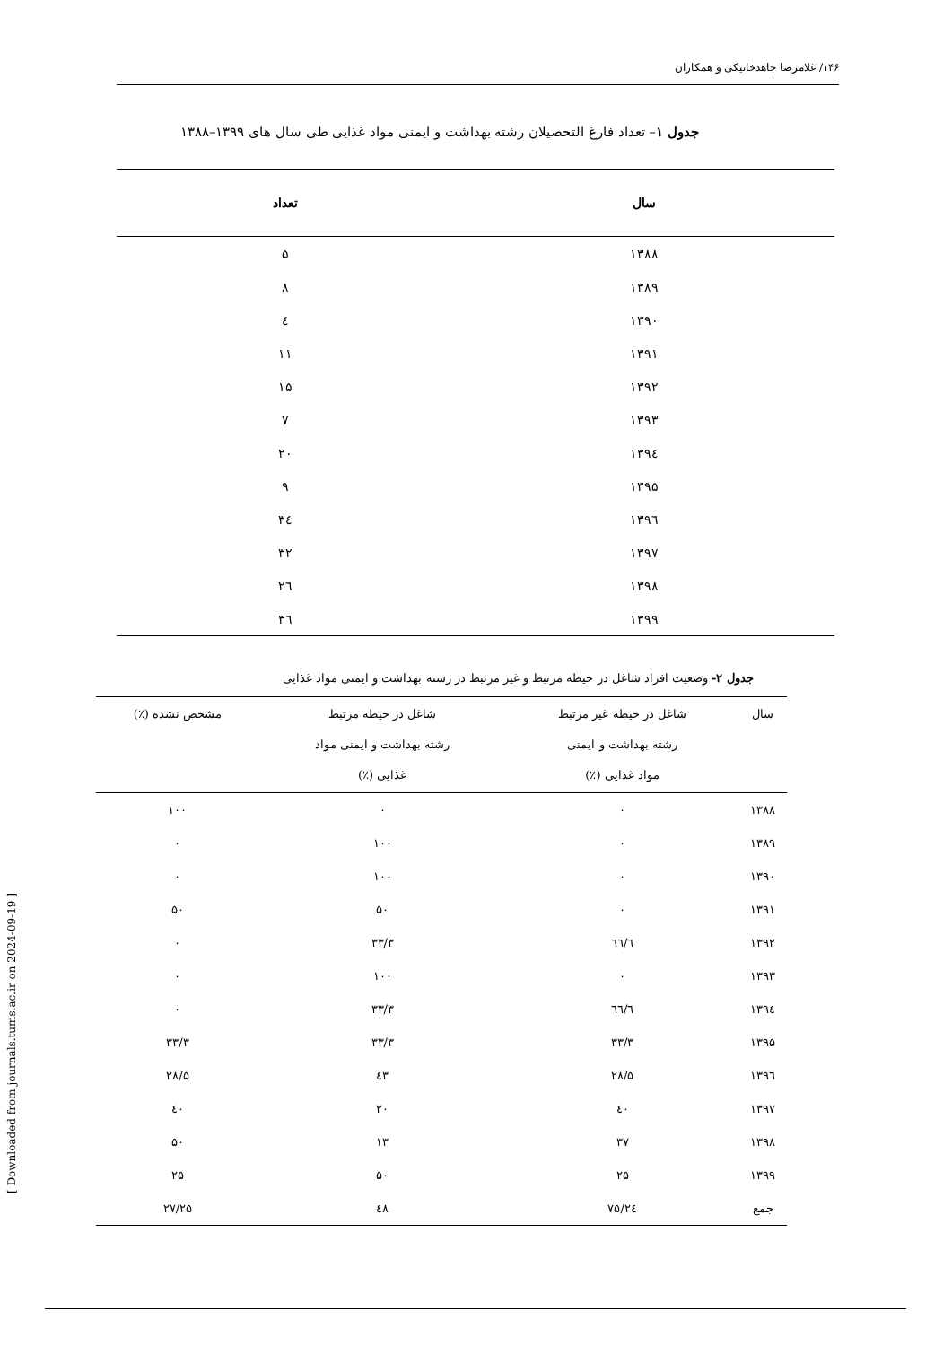۱۴۶/ غلامرضا جاهدخانیکی و همکاران
جدول ۱– تعداد فارغ التحصیلان رشته بهداشت و ایمنی مواد غذایی طی سال های ۱۳۹۹–۱۳۸۸
| سال | تعداد |
| --- | --- |
| ۱۳۸۸ | ۵ |
| ۱۳۸۹ | ۸ |
| ۱۳۹۰ | ٤ |
| ۱۳۹۱ | ۱۱ |
| ۱۳۹۲ | ۱۵ |
| ۱۳۹۳ | ۷ |
| ۱۳۹٤ | ۲۰ |
| ۱۳۹۵ | ۹ |
| ۱۳۹٦ | ۳٤ |
| ۱۳۹۷ | ۳۲ |
| ۱۳۹۸ | ۲٦ |
| ۱۳۹۹ | ۳٦ |
جدول ۲- وضعیت افراد شاغل در حیطه مرتبط و غیر مرتبط در رشته بهداشت و ایمنی مواد غذایی
| سال | شاغل در حیطه غیر مرتبط رشته بهداشت و ایمنی مواد غذایی (٪) | شاغل در حیطه مرتبط رشته بهداشت و ایمنی مواد غذایی (٪) | مشخص نشده (٪) |
| --- | --- | --- | --- |
| ۱۳۸۸ | ۰ | ۰ | ۱۰۰ |
| ۱۳۸۹ | ۰ | ۱۰۰ | ۰ |
| ۱۳۹۰ | ۰ | ۱۰۰ | ۰ |
| ۱۳۹۱ | ۰ | ۵۰ | ۵۰ |
| ۱۳۹۲ | ٦٦/٦ | ۳۳/۳ | ۰ |
| ۱۳۹۳ | ۰ | ۱۰۰ | ۰ |
| ۱۳۹٤ | ٦٦/٦ | ۳۳/۳ | ۰ |
| ۱۳۹۵ | ۳۳/۳ | ۳۳/۳ | ۳۳/۳ |
| ۱۳۹٦ | ۲۸/۵ | ٤۳ | ۲۸/۵ |
| ۱۳۹۷ | ٤۰ | ۲۰ | ٤۰ |
| ۱۳۹۸ | ۳۷ | ۱۳ | ۵۰ |
| ۱۳۹۹ | ۲۵ | ۵۰ | ۲۵ |
| جمع | ۲٤/۷۵ | ٤۸ | ۲۷/۲۵ |
[ Downloaded from journals.tums.ac.ir on 2024-09-19 ]